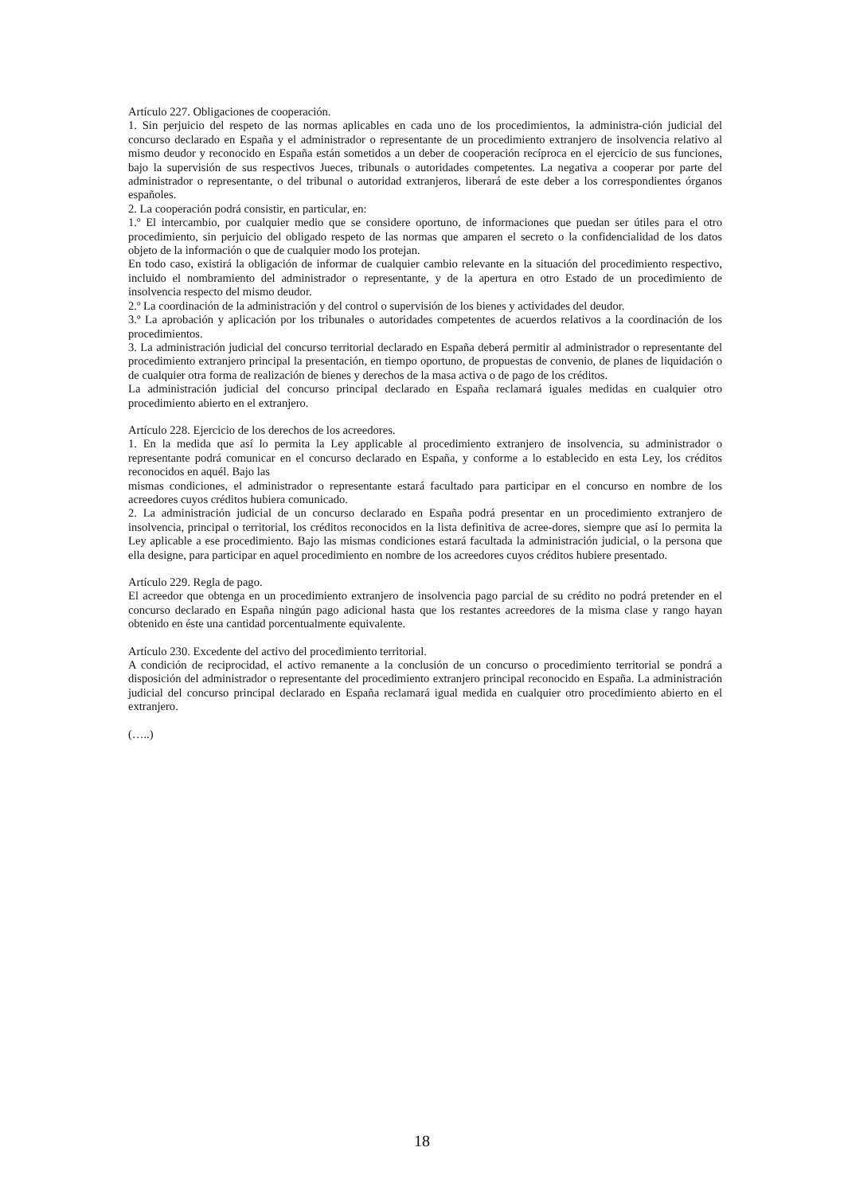Artículo 227. Obligaciones de cooperación.
1. Sin perjuicio del respeto de las normas aplicables en cada uno de los procedimientos, la administra-ción judicial del concurso declarado en España y el administrador o representante de un procedimiento extranjero de insolvencia relativo al mismo deudor y reconocido en España están sometidos a un deber de cooperación recíproca en el ejercicio de sus funciones, bajo la supervisión de sus respectivos Jueces, tribunals o autoridades competentes. La negativa a cooperar por parte del administrador o representante, o del tribunal o autoridad extranjeros, liberará de este deber a los correspondientes órganos españoles.
2. La cooperación podrá consistir, en particular, en:
1.º El intercambio, por cualquier medio que se considere oportuno, de informaciones que puedan ser útiles para el otro procedimiento, sin perjuicio del obligado respeto de las normas que amparen el secreto o la confidencialidad de los datos objeto de la información o que de cualquier modo los protejan.
En todo caso, existirá la obligación de informar de cualquier cambio relevante en la situación del procedimiento respectivo, incluido el nombramiento del administrador o representante, y de la apertura en otro Estado de un procedimiento de insolvencia respecto del mismo deudor.
2.º La coordinación de la administración y del control o supervisión de los bienes y actividades del deudor.
3.º La aprobación y aplicación por los tribunales o autoridades competentes de acuerdos relativos a la coordinación de los procedimientos.
3. La administración judicial del concurso territorial declarado en España deberá permitir al administrador o representante del procedimiento extranjero principal la presentación, en tiempo oportuno, de propuestas de convenio, de planes de liquidación o de cualquier otra forma de realización de bienes y derechos de la masa activa o de pago de los créditos.
La administración judicial del concurso principal declarado en España reclamará iguales medidas en cualquier otro procedimiento abierto en el extranjero.
Artículo 228. Ejercicio de los derechos de los acreedores.
1. En la medida que así lo permita la Ley applicable al procedimiento extranjero de insolvencia, su administrador o representante podrá comunicar en el concurso declarado en España, y conforme a lo establecido en esta Ley, los créditos reconocidos en aquél. Bajo las
mismas condiciones, el administrador o representante estará facultado para participar en el concurso en nombre de los acreedores cuyos créditos hubiera comunicado.
2. La administración judicial de un concurso declarado en España podrá presentar en un procedimiento extranjero de insolvencia, principal o territorial, los créditos reconocidos en la lista definitiva de acree-dores, siempre que así lo permita la Ley aplicable a ese procedimiento. Bajo las mismas condiciones estará facultada la administración judicial, o la persona que ella designe, para participar en aquel procedimiento en nombre de los acreedores cuyos créditos hubiere presentado.
Artículo 229. Regla de pago.
El acreedor que obtenga en un procedimiento extranjero de insolvencia pago parcial de su crédito no podrá pretender en el concurso declarado en España ningún pago adicional hasta que los restantes acreedores de la misma clase y rango hayan obtenido en éste una cantidad porcentualmente equivalente.
Artículo 230. Excedente del activo del procedimiento territorial.
A condición de reciprocidad, el activo remanente a la conclusión de un concurso o procedimiento territorial se pondrá a disposición del administrador o representante del procedimiento extranjero principal reconocido en España. La administración judicial del concurso principal declarado en España reclamará igual medida en cualquier otro procedimiento abierto en el extranjero.
(…..)
18